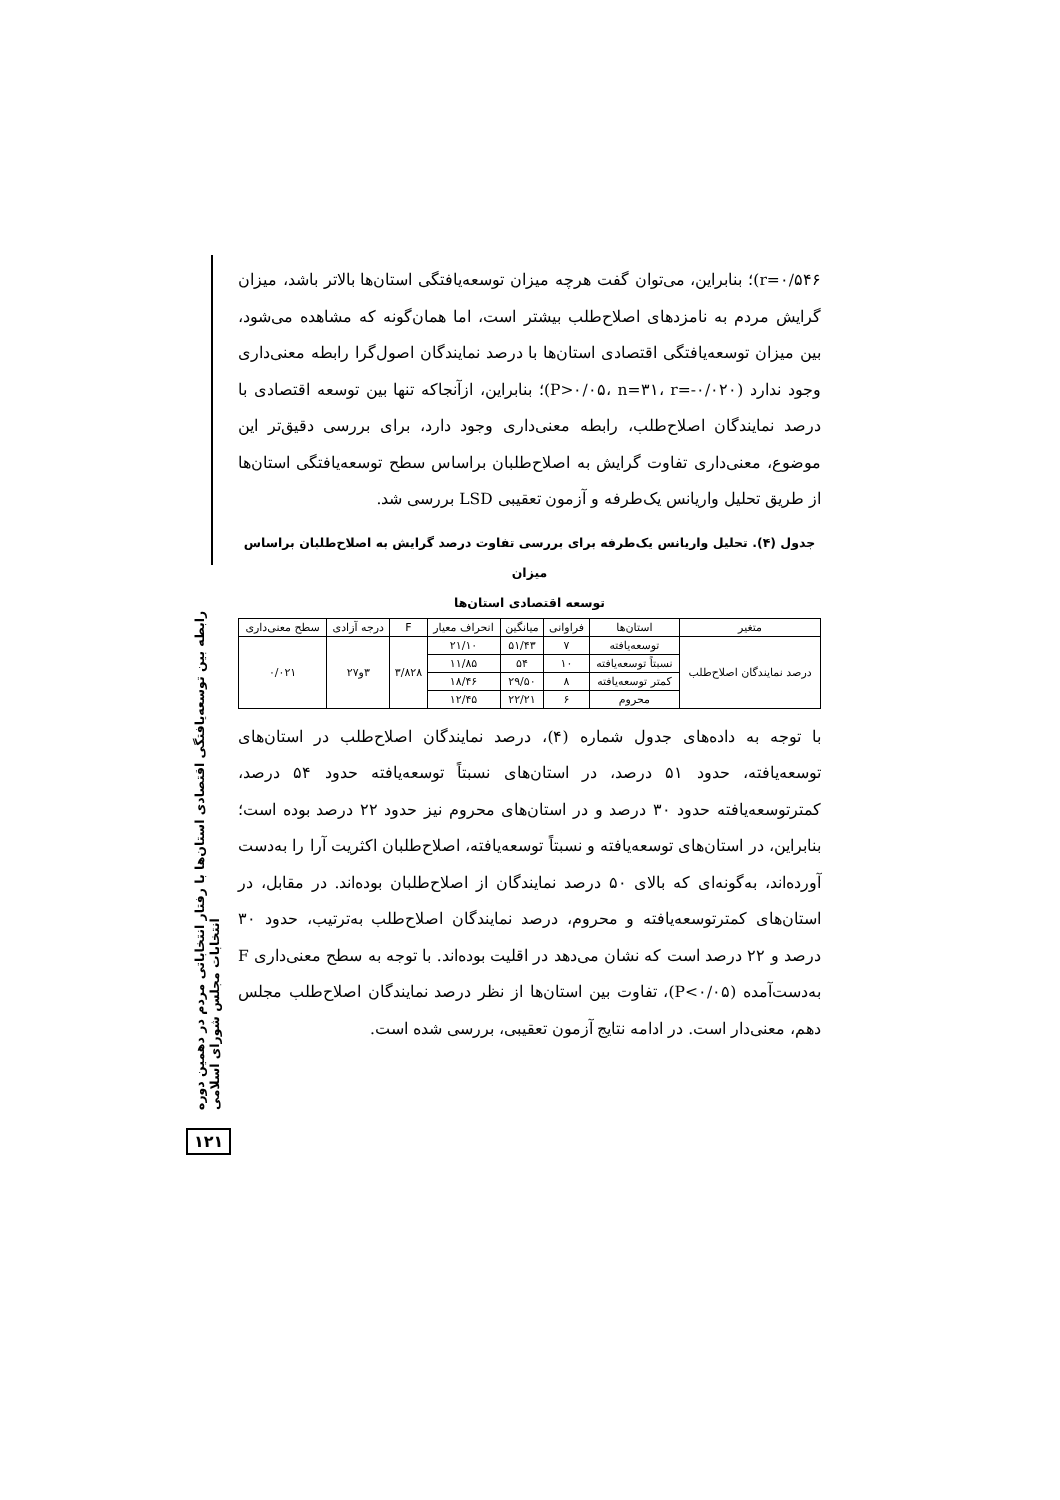رابطه بین توسعه‌یافتگی اقتصادی استان‌ها با رفتار انتخاباتی مردم در دهمین دوره انتخابات مجلس شورای اسلامی
۱۲۱
r=۰/۵۴۶)؛ بنابراین، می‌توان گفت هرچه میزان توسعه‌یافتگی استان‌ها بالاتر باشد، میزان گرایش مردم به نامزدهای اصلاح‌طلب بیشتر است، اما همان‌گونه که مشاهده می‌شود، بین میزان توسعه‌یافتگی اقتصادی استان‌ها با درصد نمایندگان اصول‌گرا رابطه معنی‌داری وجود ندارد (P>۰/۰۵، n=۳۱، r=-۰/۰۲۰)؛ بنابراین، ازآنجاکه تنها بین توسعه اقتصادی با درصد نمایندگان اصلاح‌طلب، رابطه معنی‌داری وجود دارد، برای بررسی دقیق‌تر این موضوع، معنی‌داری تفاوت گرایش به اصلاح‌طلبان براساس سطح توسعه‌یافتگی استان‌ها از طریق تحلیل واریانس یک‌طرفه و آزمون تعقیبی LSD بررسی شد.
جدول (۴). تحلیل واریانس یک‌طرفه برای بررسی تفاوت درصد گرایش به اصلاح‌طلبان براساس میزان
توسعه اقتصادی استان‌ها
| متغیر | استان‌ها | فراوانی | میانگین | انحراف معیار | F | درجه آزادی | سطح معنی‌داری |
| --- | --- | --- | --- | --- | --- | --- | --- |
| درصد نمایندگان اصلاح‌طلب | توسعه‌یافته | ۷ | ۵۱/۴۳ | ۲۱/۱۰ | ۳/۸۲۸ | ۳و۲۷ | ۰/۰۲۱ |
| | نسبتاً توسعه‌یافته | ۱۰ | ۵۴ | ۱۱/۸۵ | | | |
| | کمتر توسعه‌یافته | ۸ | ۲۹/۵۰ | ۱۸/۴۶ | | | |
| | محروم | ۶ | ۲۲/۲۱ | ۱۲/۴۵ | | | |
با توجه به داده‌های جدول شماره (۴)، درصد نمایندگان اصلاح‌طلب در استان‌های توسعه‌یافته، حدود ۵۱ درصد، در استان‌های نسبتاً توسعه‌یافته حدود ۵۴ درصد، کمترتوسعه‌یافته حدود ۳۰ درصد و در استان‌های محروم نیز حدود ۲۲ درصد بوده است؛ بنابراین، در استان‌های توسعه‌یافته و نسبتاً توسعه‌یافته، اصلاح‌طلبان اکثریت آرا را به‌دست آورده‌اند، به‌گونه‌ای که بالای ۵۰ درصد نمایندگان از اصلاح‌طلبان بوده‌اند. در مقابل، در استان‌های کمترتوسعه‌یافته و محروم، درصد نمایندگان اصلاح‌طلب به‌ترتیب، حدود ۳۰ درصد و ۲۲ درصد است که نشان می‌دهد در اقلیت بوده‌اند. با توجه به سطح معنی‌داری F به‌دست‌آمده (P<۰/۰۵)، تفاوت بین استان‌ها از نظر درصد نمایندگان اصلاح‌طلب مجلس دهم، معنی‌دار است. در ادامه نتایج آزمون تعقیبی، بررسی شده است.